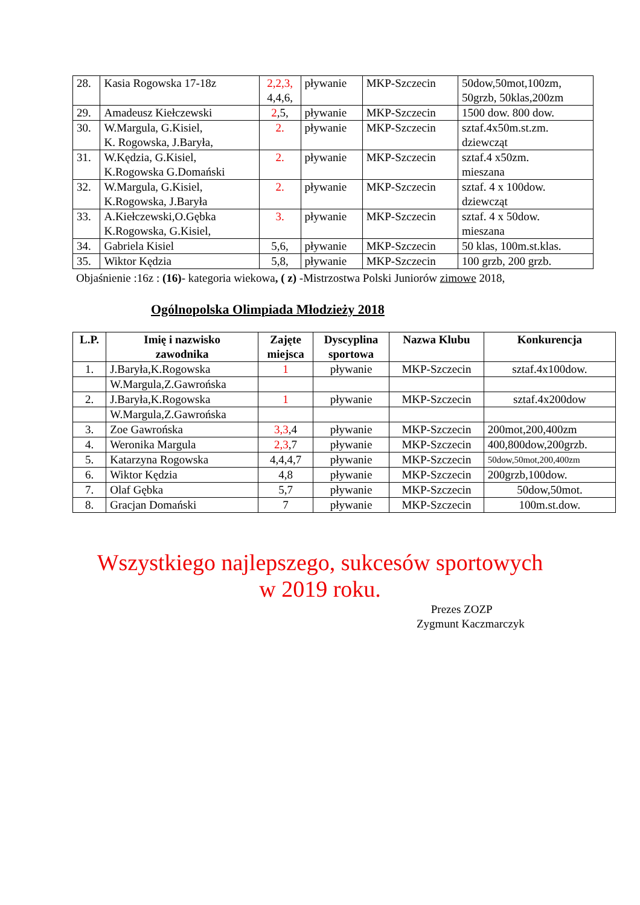| 28. | Kasia Rogowska 17-18z | 2,2,3, 4,4,6, | pływanie | MKP-Szczecin | 50dow,50mot,100zm, 50grzb, 50klas,200zm |
| 29. | Amadeusz Kiełczewski | 2 ,5, | pływanie | MKP-Szczecin | 1500 dow. 800 dow. |
| 30. | W.Margula, G.Kisiel, K. Rogowska, J.Baryła, | 2. | pływanie | MKP-Szczecin | sztaf.4x50m.st.zm. dziewcząt |
| 31. | W.Kędzia, G.Kisiel, K.Rogowska G.Domański | 2. | pływanie | MKP-Szczecin | sztaf.4 x50zm. mieszana |
| 32. | W.Margula, G.Kisiel, K.Rogowska, J.Baryła | 2. | pływanie | MKP-Szczecin | sztaf. 4 x 100dow. dziewcząt |
| 33. | A.Kiełczewski,O.Gębka K.Rogowska, G.Kisiel, | 3. | pływanie | MKP-Szczecin | sztaf. 4 x 50dow. mieszana |
| 34. | Gabriela Kisiel | 5,6, | pływanie | MKP-Szczecin | 50 klas, 100m.st.klas. |
| 35. | Wiktor Kędzia | 5,8, | pływanie | MKP-Szczecin | 100 grzb, 200 grzb. |
Objaśnienie :16z : (16)- kategoria wiekowa, ( z) -Mistrzostwa Polski Juniorów zimowe 2018,
Ogólnopolska Olimpiada Młodzieży 2018
| L.P. | Imię i nazwisko zawodnika | Zajęte miejsca | Dyscyplina sportowa | Nazwa Klubu | Konkurencja |
| --- | --- | --- | --- | --- | --- |
| 1. | J.Baryła,K.Rogowska | 1 | pływanie | MKP-Szczecin | sztaf.4x100dow. |
| | W.Margula,Z.Gawrońska | | | | |
| 2. | J.Baryła,K.Rogowska | 1 | pływanie | MKP-Szczecin | sztaf.4x200dow |
| | W.Margula,Z.Gawrońska | | | | |
| 3. | Zoe Gawrońska | 3,3 ,4 | pływanie | MKP-Szczecin | 200mot,200,400zm |
| 4. | Weronika Margula | 2,3 ,7 | pływanie | MKP-Szczecin | 400,800dow,200grzb. |
| 5. | Katarzyna Rogowska | 4,4,4,7 | pływanie | MKP-Szczecin | 50dow,50mot,200,400zm |
| 6. | Wiktor Kędzia | 4,8 | pływanie | MKP-Szczecin | 200grzb,100dow. |
| 7. | Olaf Gębka | 5,7 | pływanie | MKP-Szczecin | 50dow,50mot. |
| 8. | Gracjan Domański | 7 | pływanie | MKP-Szczecin | 100m.st.dow. |
Wszystkiego najlepszego, sukcesów sportowych
w 2019 roku.
Prezes ZOZP
Zygmunt Kaczmarczyk